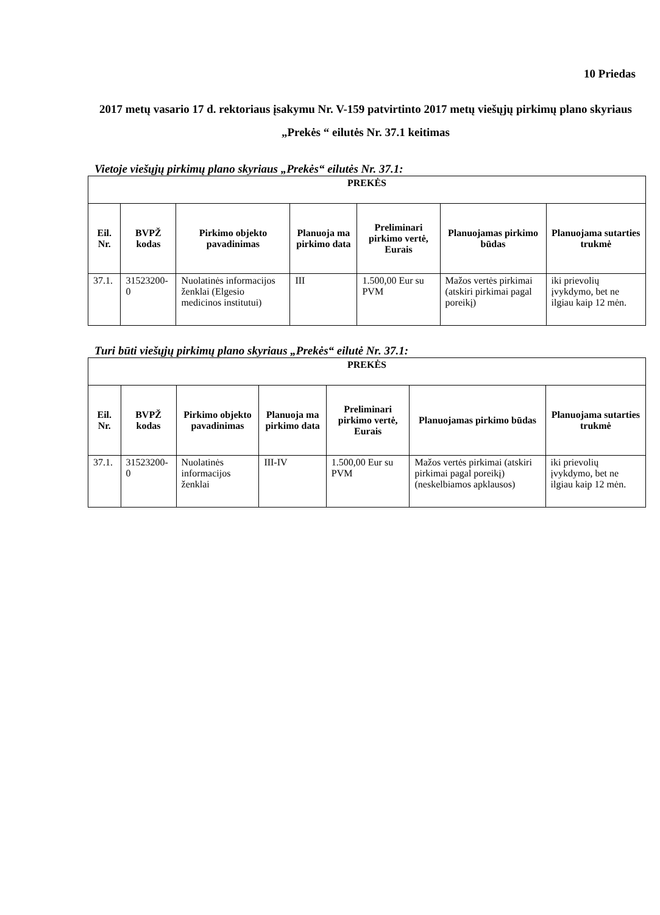10 Priedas
2017 metų vasario 17 d. rektoriaus įsakymu Nr. V-159 patvirtinto 2017 metų viešųjų pirkimų plano skyriaus „Prekės “ eilutės Nr. 37.1 keitimas
Vietoje viešųjų pirkimų plano skyriaus „Prekės“ eilutės Nr. 37.1:
| PREKĖS | | | | | | |
| --- | --- | --- | --- | --- | --- | --- |
| Eil. Nr. | BVPŽ kodas | Pirkimo objekto pavadinimas | Planuoja ma pirkimo data | Preliminari pirkimo vertė, Eurais | Planuojamas pirkimo būdas | Planuojama sutarties trukmė |
| 37.1. | 31523200-0 | Nuolatinės informacijos ženklai (Elgesio medicinos institutui) | III | 1.500,00 Eur su PVM | Mažos vertės pirkimai (atskiri pirkimai pagal poreikį) | iki prievolių įvykdymo, bet ne ilgiau kaip 12 mėn. |
Turi būti viešųjų pirkimų plano skyriaus „Prekės“ eilutė Nr. 37.1:
| PREKĖS | | | | | | |
| --- | --- | --- | --- | --- | --- | --- |
| Eil. Nr. | BVPŽ kodas | Pirkimo objekto pavadinimas | Planuoja ma pirkimo data | Preliminari pirkimo vertė, Eurais | Planuojamas pirkimo būdas | Planuojama sutarties trukmė |
| 37.1. | 31523200-0 | Nuolatinės informacijos ženklai | III-IV | 1.500,00 Eur su PVM | Mažos vertės pirkimai (atskiri pirkimai pagal poreikį) (neskelbiamos apklausos) | iki prievolių įvykdymo, bet ne ilgiau kaip 12 mėn. |